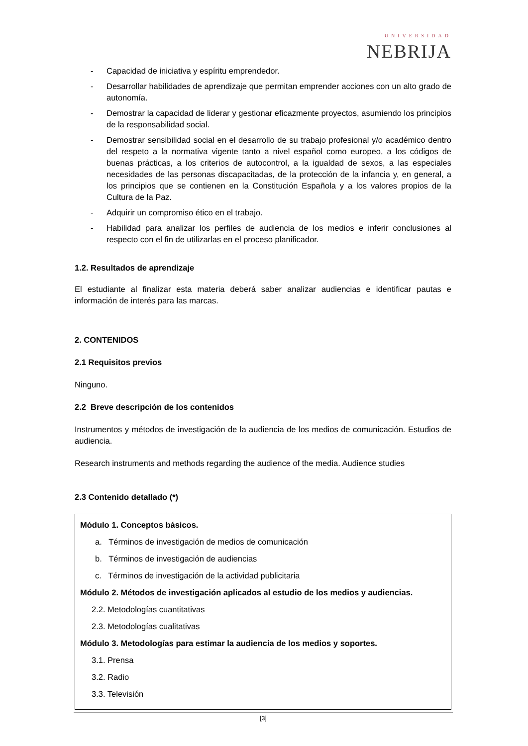UNIVERSIDAD
NEBRIJA
- Capacidad de iniciativa y espíritu emprendedor.
- Desarrollar habilidades de aprendizaje que permitan emprender acciones con un alto grado de autonomía.
- Demostrar la capacidad de liderar y gestionar eficazmente proyectos, asumiendo los principios de la responsabilidad social.
- Demostrar sensibilidad social en el desarrollo de su trabajo profesional y/o académico dentro del respeto a la normativa vigente tanto a nivel español como europeo, a los códigos de buenas prácticas, a los criterios de autocontrol, a la igualdad de sexos, a las especiales necesidades de las personas discapacitadas, de la protección de la infancia y, en general, a los principios que se contienen en la Constitución Española y a los valores propios de la Cultura de la Paz.
- Adquirir un compromiso ético en el trabajo.
- Habilidad para analizar los perfiles de audiencia de los medios e inferir conclusiones al respecto con el fin de utilizarlas en el proceso planificador.
1.2. Resultados de aprendizaje
El estudiante al finalizar esta materia deberá saber analizar audiencias e identificar pautas e información de interés para las marcas.
2. CONTENIDOS
2.1 Requisitos previos
Ninguno.
2.2 Breve descripción de los contenidos
Instrumentos y métodos de investigación de la audiencia de los medios de comunicación. Estudios de audiencia.
Research instruments and methods regarding the audience of the media. Audience studies
2.3 Contenido detallado (*)
Módulo 1. Conceptos básicos.
a. Términos de investigación de medios de comunicación
b. Términos de investigación de audiencias
c. Términos de investigación de la actividad publicitaria
Módulo 2. Métodos de investigación aplicados al estudio de los medios y audiencias.
2.2. Metodologías cuantitativas
2.3. Metodologías cualitativas
Módulo 3. Metodologías para estimar la audiencia de los medios y soportes.
3.1. Prensa
3.2. Radio
3.3. Televisión
[3]